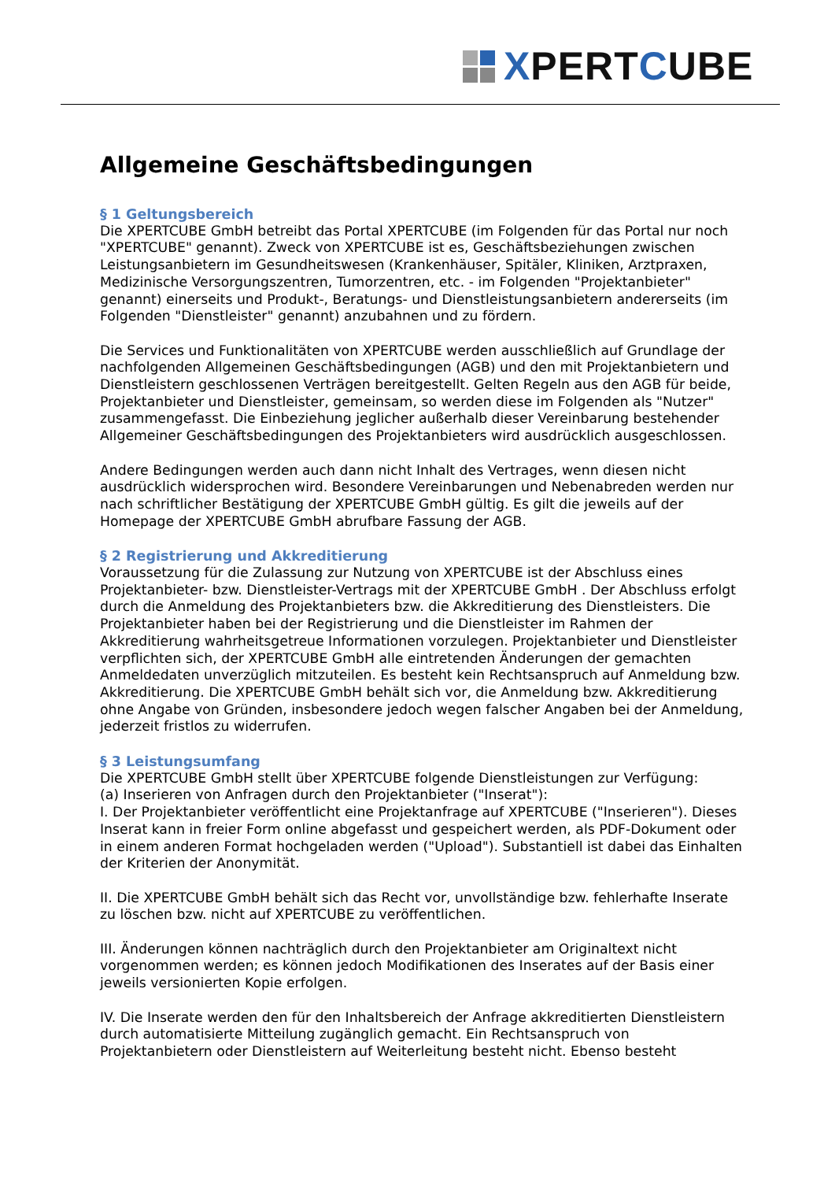XPERTCUBE
Allgemeine Geschäftsbedingungen
§ 1 Geltungsbereich
Die XPERTCUBE GmbH betreibt das Portal XPERTCUBE (im Folgenden für das Portal nur noch "XPERTCUBE" genannt). Zweck von XPERTCUBE ist es, Geschäftsbeziehungen zwischen Leistungsanbietern im Gesundheitswesen (Krankenhäuser, Spitäler, Kliniken, Arztpraxen, Medizinische Versorgungszentren, Tumorzentren, etc. - im Folgenden "Projektanbieter" genannt) einerseits und Produkt-, Beratungs- und Dienstleistungsanbietern andererseits (im Folgenden "Dienstleister" genannt) anzubahnen und zu fördern.
Die Services und Funktionalitäten von XPERTCUBE werden ausschließlich auf Grundlage der nachfolgenden Allgemeinen Geschäftsbedingungen (AGB) und den mit Projektanbietern und Dienstleistern geschlossenen Verträgen bereitgestellt. Gelten Regeln aus den AGB für beide, Projektanbieter und Dienstleister, gemeinsam, so werden diese im Folgenden als "Nutzer" zusammengefasst. Die Einbeziehung jeglicher außerhalb dieser Vereinbarung bestehender Allgemeiner Geschäftsbedingungen des Projektanbieters wird ausdrücklich ausgeschlossen.
Andere Bedingungen werden auch dann nicht Inhalt des Vertrages, wenn diesen nicht ausdrücklich widersprochen wird. Besondere Vereinbarungen und Nebenabreden werden nur nach schriftlicher Bestätigung der XPERTCUBE GmbH gültig. Es gilt die jeweils auf der Homepage der XPERTCUBE GmbH abrufbare Fassung der AGB.
§ 2 Registrierung und Akkreditierung
Voraussetzung für die Zulassung zur Nutzung von XPERTCUBE ist der Abschluss eines Projektanbieter- bzw. Dienstleister-Vertrags mit der XPERTCUBE GmbH . Der Abschluss erfolgt durch die Anmeldung des Projektanbieters bzw. die Akkreditierung des Dienstleisters. Die Projektanbieter haben bei der Registrierung und die Dienstleister im Rahmen der Akkreditierung wahrheitsgetreue Informationen vorzulegen. Projektanbieter und Dienstleister verpflichten sich, der XPERTCUBE GmbH alle eintretenden Änderungen der gemachten Anmeldedaten unverzüglich mitzuteilen. Es besteht kein Rechtsanspruch auf Anmeldung bzw. Akkreditierung. Die XPERTCUBE GmbH behält sich vor, die Anmeldung bzw. Akkreditierung ohne Angabe von Gründen, insbesondere jedoch wegen falscher Angaben bei der Anmeldung, jederzeit fristlos zu widerrufen.
§ 3 Leistungsumfang
Die XPERTCUBE GmbH stellt über XPERTCUBE folgende Dienstleistungen zur Verfügung:
(a) Inserieren von Anfragen durch den Projektanbieter ("Inserat"):
I. Der Projektanbieter veröffentlicht eine Projektanfrage auf XPERTCUBE ("Inserieren"). Dieses Inserat kann in freier Form online abgefasst und gespeichert werden, als PDF-Dokument oder in einem anderen Format hochgeladen werden ("Upload"). Substantiell ist dabei das Einhalten der Kriterien der Anonymität.
II. Die XPERTCUBE GmbH behält sich das Recht vor, unvollständige bzw. fehlerhafte Inserate zu löschen bzw. nicht auf XPERTCUBE zu veröffentlichen.
III. Änderungen können nachträglich durch den Projektanbieter am Originaltext nicht vorgenommen werden; es können jedoch Modifikationen des Inserates auf der Basis einer jeweils versionierten Kopie erfolgen.
IV. Die Inserate werden den für den Inhaltsbereich der Anfrage akkreditierten Dienstleistern durch automatisierte Mitteilung zugänglich gemacht. Ein Rechtsanspruch von Projektanbietern oder Dienstleistern auf Weiterleitung besteht nicht. Ebenso besteht